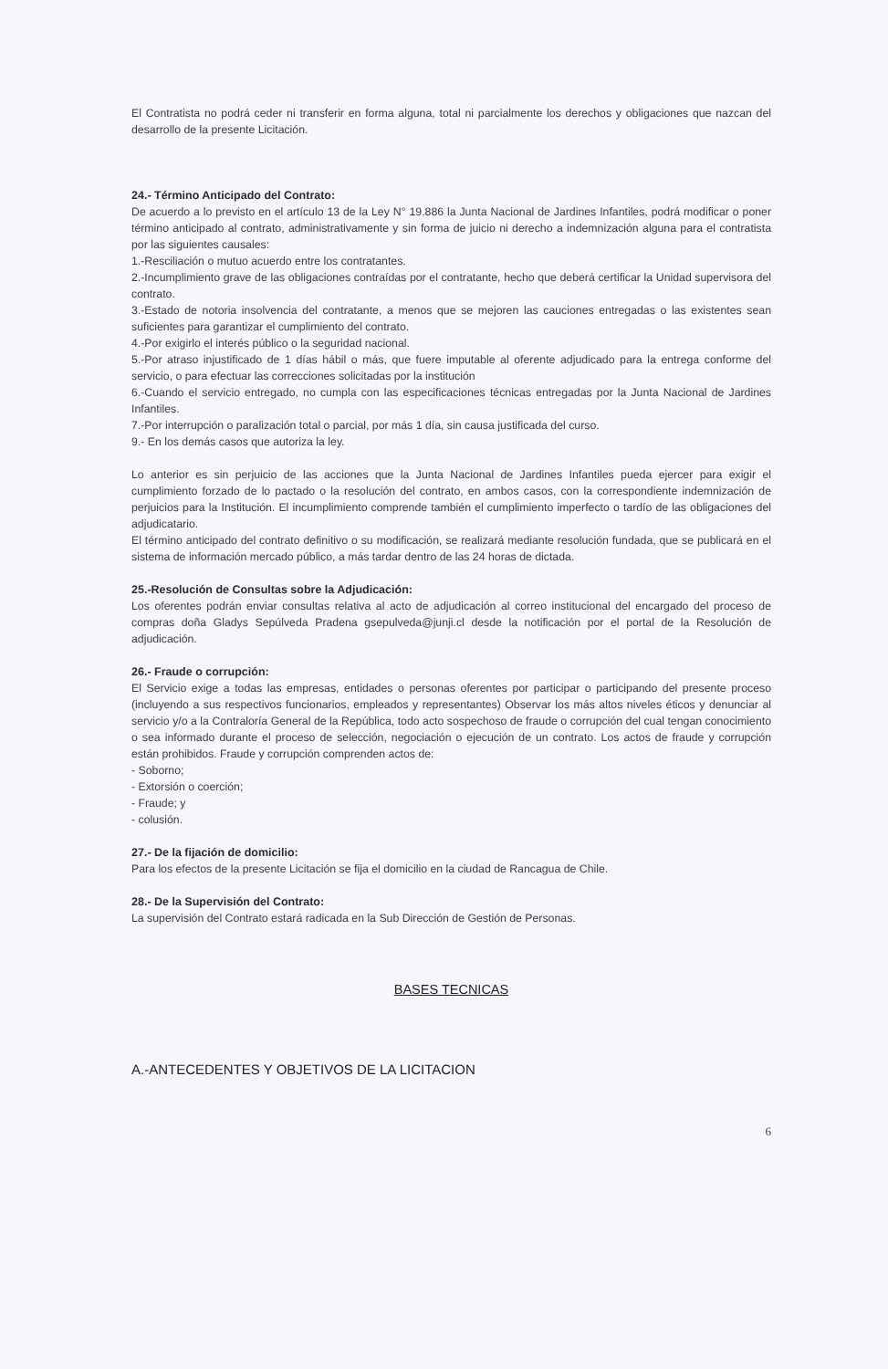El Contratista no podrá ceder ni transferir en forma alguna, total ni parcialmente los derechos y obligaciones que nazcan del desarrollo de la presente Licitación.
24.- Término Anticipado del Contrato:
De acuerdo a lo previsto en el artículo 13 de la Ley N° 19.886 la Junta Nacional de Jardines Infantiles, podrá modificar o poner término anticipado al contrato, administrativamente y sin forma de juicio ni derecho a indemnización alguna para el contratista por las siguientes causales:
1.-Resciliación o mutuo acuerdo entre los contratantes.
2.-Incumplimiento grave de las obligaciones contraídas por el contratante, hecho que deberá certificar la Unidad supervisora del contrato.
3.-Estado de notoria insolvencia del contratante, a menos que se mejoren las cauciones entregadas o las existentes sean suficientes para garantizar el cumplimiento del contrato.
4.-Por exigirlo el interés público o la seguridad nacional.
5.-Por atraso injustificado de 1 días hábil o más, que fuere imputable al oferente adjudicado para la entrega conforme del servicio, o para efectuar las correcciones solicitadas por la institución
6.-Cuando el servicio entregado, no cumpla con las especificaciones técnicas entregadas por la Junta Nacional de Jardines Infantiles.
7.-Por interrupción o paralización total o parcial, por más 1 día, sin causa justificada del curso.
9.- En los demás casos que autoriza la ley.
Lo anterior es sin perjuicio de las acciones que la Junta Nacional de Jardines Infantiles pueda ejercer para exigir el cumplimiento forzado de lo pactado o la resolución del contrato, en ambos casos, con la correspondiente indemnización de perjuicios para la Institución. El incumplimiento comprende también el cumplimiento imperfecto o tardío de las obligaciones del adjudicatario.
El término anticipado del contrato definitivo o su modificación, se realizará mediante resolución fundada, que se publicará en el sistema de información mercado público, a más tardar dentro de las 24 horas de dictada.
25.-Resolución de Consultas sobre la Adjudicación:
Los oferentes podrán enviar consultas relativa al acto de adjudicación al correo institucional del encargado del proceso de compras doña Gladys Sepúlveda Pradena gsepulveda@junji.cl desde la notificación por el portal de la Resolución de adjudicación.
26.- Fraude o corrupción:
El Servicio exige a todas las empresas, entidades o personas oferentes por participar o participando del presente proceso (incluyendo a sus respectivos funcionarios, empleados y representantes) Observar los más altos niveles éticos y denunciar al servicio y/o a la Contraloría General de la República, todo acto sospechoso de fraude o corrupción del cual tengan conocimiento o sea informado durante el proceso de selección, negociación o ejecución de un contrato. Los actos de fraude y corrupción están prohibidos. Fraude y corrupción comprenden actos de:
- Soborno;
- Extorsión o coerción;
- Fraude; y
- colusión.
27.- De la fijación de domicilio:
Para los efectos de la presente Licitación se fija el domicilio en la ciudad de Rancagua de Chile.
28.- De la Supervisión del Contrato:
La supervisión del Contrato estará radicada en la Sub Dirección de Gestión de Personas.
BASES TECNICAS
A.-ANTECEDENTES Y OBJETIVOS DE LA LICITACION
6